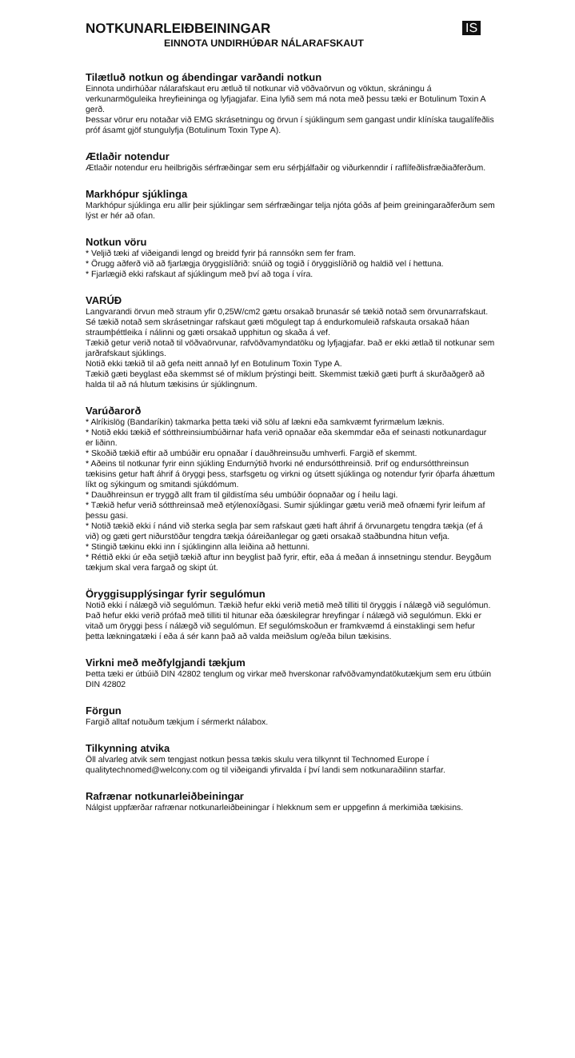IS
NOTKUNARLEIÐBEININGAR
EINNOTA UNDIRHÚÐAR NÁLARAFSKAUT
Tilætluð notkun og ábendingar varðandi notkun
Einnota undirhúðar nálarafskaut eru ætluð til notkunar við vöðvaörvun og vöktun, skráningu á verkunarmöguleika hreyfieininga og lyfjagjafar. Eina lyfið sem má nota með þessu tæki er Botulinum Toxin A gerð.
Þessar vörur eru notaðar við EMG skrásetningu og örvun í sjúklingum sem gangast undir klíníska taugalífeðlis próf ásamt gjöf stungulyfja (Botulinum Toxin Type A).
Ætlaðir notendur
Ætlaðir notendur eru heilbrigðis sérfræðingar sem eru sérþjálfaðir og viðurkenndir í raflífeðlisfræðiaðferðum.
Markhópur sjúklinga
Markhópur sjúklinga eru allir þeir sjúklingar sem sérfræðingar telja njóta góðs af þeim greiningaraðferðum sem lýst er hér að ofan.
Notkun vöru
* Veljið tæki af viðeigandi lengd og breidd fyrir þá rannsókn sem fer fram.
* Örugg aðferð við að fjarlægja öryggislíðrið: snúið og togið í öryggislíðrið og haldið vel í hettuna.
* Fjarlægið ekki rafskaut af sjúklingum með því að toga í víra.
VARÚÐ
Langvarandi örvun með straum yfir 0,25W/cm2 gætu orsakað brunasár sé tækið notað sem örvunarrafskaut.
Sé tækið notað sem skrásetningar rafskaut gæti mögulegt tap á endurkomuleið rafskauta orsakað háan straumþéttleika í nálinni og gæti orsakað upphitun og skaða á vef.
Tækið getur verið notað til vöðvaörvunar, rafvöðvamyndatöku og lyfjagjafar. Það er ekki ætlað til notkunar sem jarðrafskaut sjúklings.
Notið ekki tækið til að gefa neitt annað lyf en Botulinum Toxin Type A.
Tækið gæti beyglast eða skemmst sé of miklum þrýstingi beitt. Skemmist tækið gæti þurft á skurðaðgerð að halda til að ná hlutum tækisins úr sjúklingnum.
Varúðarorð
* Alríkislög (Bandaríkin) takmarka þetta tæki við sölu af lækni eða samkvæmt fyrirmælum læknis.
* Notið ekki tækið ef sótthreinsiumbúðirnar hafa verið opnaðar eða skemmdar eða ef seinasti notkunardagur er liðinn.
* Skoðið tækið eftir að umbúðir eru opnaðar í dauðhreinsuðu umhverfi. Fargið ef skemmt.
* Aðeins til notkunar fyrir einn sjúkling Endurnýtið hvorki né endursótthreinsið. Þrif og endursótthreinsun tækisins getur haft áhrif á öryggi þess, starfsgetu og virkni og útsett sjúklinga og notendur fyrir óþarfa áhættum líkt og sýkingum og smitandi sjúkdómum.
* Dauðhreinsun er tryggð allt fram til gildistíma séu umbúðir óopnaðar og í heilu lagi.
* Tækið hefur verið sótthreinsað með etýlenoxíðgasi. Sumir sjúklingar gætu verið með ofnæmi fyrir leifum af þessu gasi.
* Notið tækið ekki í nánd við sterka segla þar sem rafskaut gæti haft áhrif á örvunargetu tengdra tækja (ef á við) og gæti gert niðurstöður tengdra tækja óáreiðanlegar og gæti orsakað staðbundna hitun vefja.
* Stingið tækinu ekki inn í sjúklinginn alla leiðina að hettunni.
* Réttið ekki úr eða setjið tækið aftur inn beyglist það fyrir, eftir, eða á meðan á innsetningu stendur. Beygðum tækjum skal vera fargað og skipt út.
Öryggisupplýsingar fyrir segulómun
Notið ekki í nálægð við segulómun. Tækið hefur ekki verið metið með tilliti til öryggis í nálægð við segulómun. Það hefur ekki verið prófað með tilliti til hitunar eða óæskilegrar hreyfingar í nálægð við segulómun. Ekki er vitað um öryggi þess í nálægð við segulómun. Ef segulómskoðun er framkvæmd á einstaklingi sem hefur þetta lækningatæki í eða á sér kann það að valda meiðslum og/eða bilun tækisins.
Virkni með meðfylgjandi tækjum
Þetta tæki er útbúið DIN 42802 tenglum og virkar með hverskonar rafvöðvamyndatökutækjum sem eru útbúin DIN 42802
Förgun
Fargið alltaf notuðum tækjum í sérmerkt nálabox.
Tilkynning atvika
Öll alvarleg atvik sem tengjast notkun þessa tækis skulu vera tilkynnt til Technomed Europe í qualitytechnomed@welcony.com og til viðeigandi yfirvalda í því landi sem notkunaraðilinn starfar.
Rafrænar notkunarleiðbeiningar
Nálgist uppfærðar rafrænar notkunarleiðbeiningar í hlekknum sem er uppgefinn á merkimiða tækisins.